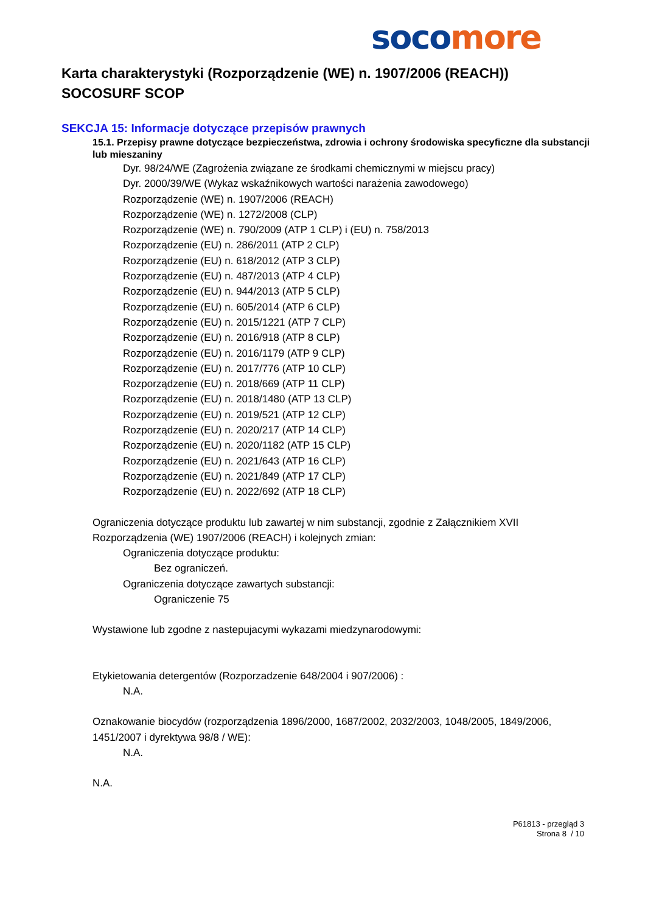soco more
Karta charakterystyki (Rozporządzenie (WE) n. 1907/2006 (REACH))
SOCOSURF SCOP
SEKCJA 15: Informacje dotyczące przepisów prawnych
15.1. Przepisy prawne dotyczące bezpieczeństwa, zdrowia i ochrony środowiska specyficzne dla substancji lub mieszaniny
Dyr. 98/24/WE (Zagrożenia związane ze środkami chemicznymi w miejscu pracy)
Dyr. 2000/39/WE (Wykaz wskaźnikowych wartości narażenia zawodowego)
Rozporządzenie (WE) n. 1907/2006 (REACH)
Rozporządzenie (WE) n. 1272/2008 (CLP)
Rozporządzenie (WE) n. 790/2009 (ATP 1 CLP) i (EU) n. 758/2013
Rozporządzenie (EU) n. 286/2011 (ATP 2 CLP)
Rozporządzenie (EU) n. 618/2012 (ATP 3 CLP)
Rozporządzenie (EU) n. 487/2013 (ATP 4 CLP)
Rozporządzenie (EU) n. 944/2013 (ATP 5 CLP)
Rozporządzenie (EU) n. 605/2014 (ATP 6 CLP)
Rozporządzenie (EU) n. 2015/1221 (ATP 7 CLP)
Rozporządzenie (EU) n. 2016/918 (ATP 8 CLP)
Rozporządzenie (EU) n. 2016/1179 (ATP 9 CLP)
Rozporządzenie (EU) n. 2017/776 (ATP 10 CLP)
Rozporządzenie (EU) n. 2018/669 (ATP 11 CLP)
Rozporządzenie (EU) n. 2018/1480 (ATP 13 CLP)
Rozporządzenie (EU) n. 2019/521 (ATP 12 CLP)
Rozporządzenie (EU) n. 2020/217 (ATP 14 CLP)
Rozporządzenie (EU) n. 2020/1182 (ATP 15 CLP)
Rozporządzenie (EU) n. 2021/643 (ATP 16 CLP)
Rozporządzenie (EU) n. 2021/849 (ATP 17 CLP)
Rozporządzenie (EU) n. 2022/692 (ATP 18 CLP)
Ograniczenia dotyczące produktu lub zawartej w nim substancji, zgodnie z Załącznikiem XVII Rozporządzenia (WE) 1907/2006 (REACH) i kolejnych zmian:
Ograniczenia dotyczące produktu:
Bez ograniczeń.
Ograniczenia dotyczące zawartych substancji:
Ograniczenie 75
Wystawione lub zgodne z nastepujacymi wykazami miedzynarodowymi:
Etykietowania detergentów (Rozporzadzenie 648/2004 i 907/2006) :
N.A.
Oznakowanie biocydów (rozporządzenia 1896/2000, 1687/2002, 2032/2003, 1048/2005, 1849/2006, 1451/2007 i dyrektywa 98/8 / WE):
N.A.
N.A.
P61813 - przegląd 3
Strona 8 / 10